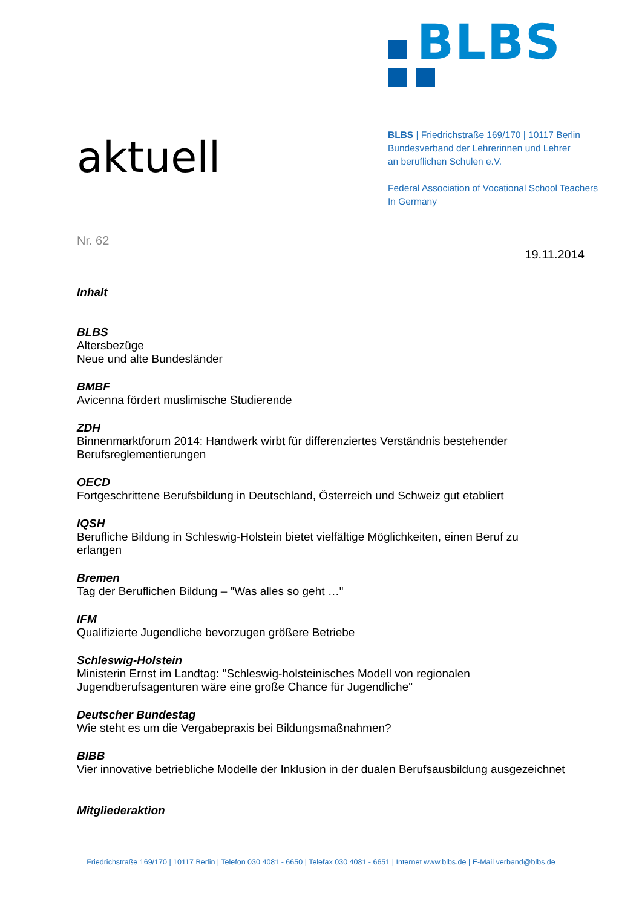aktuell
BLBS
BLBS | Friedrichstraße 169/170 | 10117 Berlin
Bundesverband der Lehrerinnen und Lehrer
an beruflichen Schulen e.V.
Federal Association of Vocational School Teachers
In Germany
Nr. 62
19.11.2014
Inhalt
BLBS
Altersbezüge
Neue und alte Bundesländer
BMBF
Avicenna fördert muslimische Studierende
ZDH
Binnenmarktforum 2014: Handwerk wirbt für differenziertes Verständnis bestehender
Berufsreglementierungen
OECD
Fortgeschrittene Berufsbildung in Deutschland, Österreich und Schweiz gut etabliert
IQSH
Berufliche Bildung in Schleswig-Holstein bietet vielfältige Möglichkeiten, einen Beruf zu
erlangen
Bremen
Tag der Beruflichen Bildung – "Was alles so geht …"
IFM
Qualifizierte Jugendliche bevorzugen größere Betriebe
Schleswig-Holstein
Ministerin Ernst im Landtag: "Schleswig-holsteinisches Modell von regionalen
Jugendberufsagenturen wäre eine große Chance für Jugendliche"
Deutscher Bundestag
Wie steht es um die Vergabepraxis bei Bildungsmaßnahmen?
BIBB
Vier innovative betriebliche Modelle der Inklusion in der dualen Berufsausbildung ausgezeichnet
Mitgliederaktion
Friedrichstraße 169/170 | 10117 Berlin | Telefon 030 4081 - 6650 | Telefax 030 4081 - 6651 | Internet www.blbs.de | E-Mail verband@blbs.de